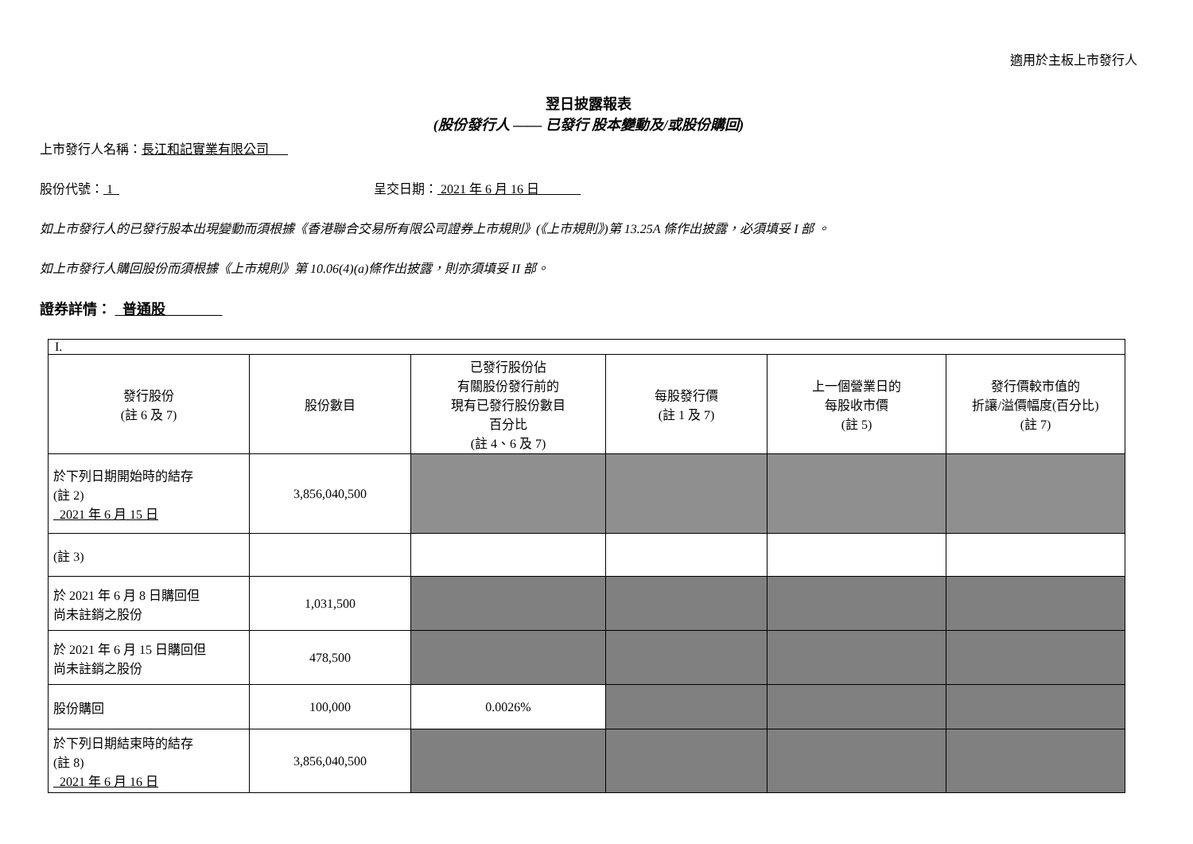適用於主板上市發行人
翌日披露報表
(股份發行人 —— 已發行 股本變動及/或股份購回)
上市發行人名稱：長江和記實業有限公司
股份代號： 1 呈交日期： 2021 年 6 月 16 日
如上市發行人的已發行股本出現變動而須根據《香港聯合交易所有限公司證券上市規則》(《上市規則》)第 13.25A 條作出披露，必須填妥 I 部 。
如上市發行人購回股份而須根據《上市規則》第 10.06(4)(a)條作出披露，則亦須填妥 II 部。
證券詳情： 普通股
| I. | | | | | |
| 發行股份 (註 6 及 7) | 股份數目 | 已發行股份佔 有關股份發行前的 現有已發行股份數目 百分比 (註 4、6 及 7) | 每股發行價 (註 1 及 7) | 上一個營業日的 每股收市價 (註 5) | 發行價較市值的 折讓/溢價幅度(百分比) (註 7) |
| 於下列日期開始時的結存 (註 2) 2021 年 6 月 15 日 | 3,856,040,500 | | | | |
| (註 3) | | | | | |
| 於 2021 年 6 月 8 日購回但 尚未註銷之股份 | 1,031,500 | | | | |
| 於 2021 年 6 月 15 日購回但 尚未註銷之股份 | 478,500 | | | | |
| 股份購回 | 100,000 | 0.0026% | | | |
| 於下列日期結束時的結存 (註 8) 2021 年 6 月 16 日 | 3,856,040,500 | | | | |